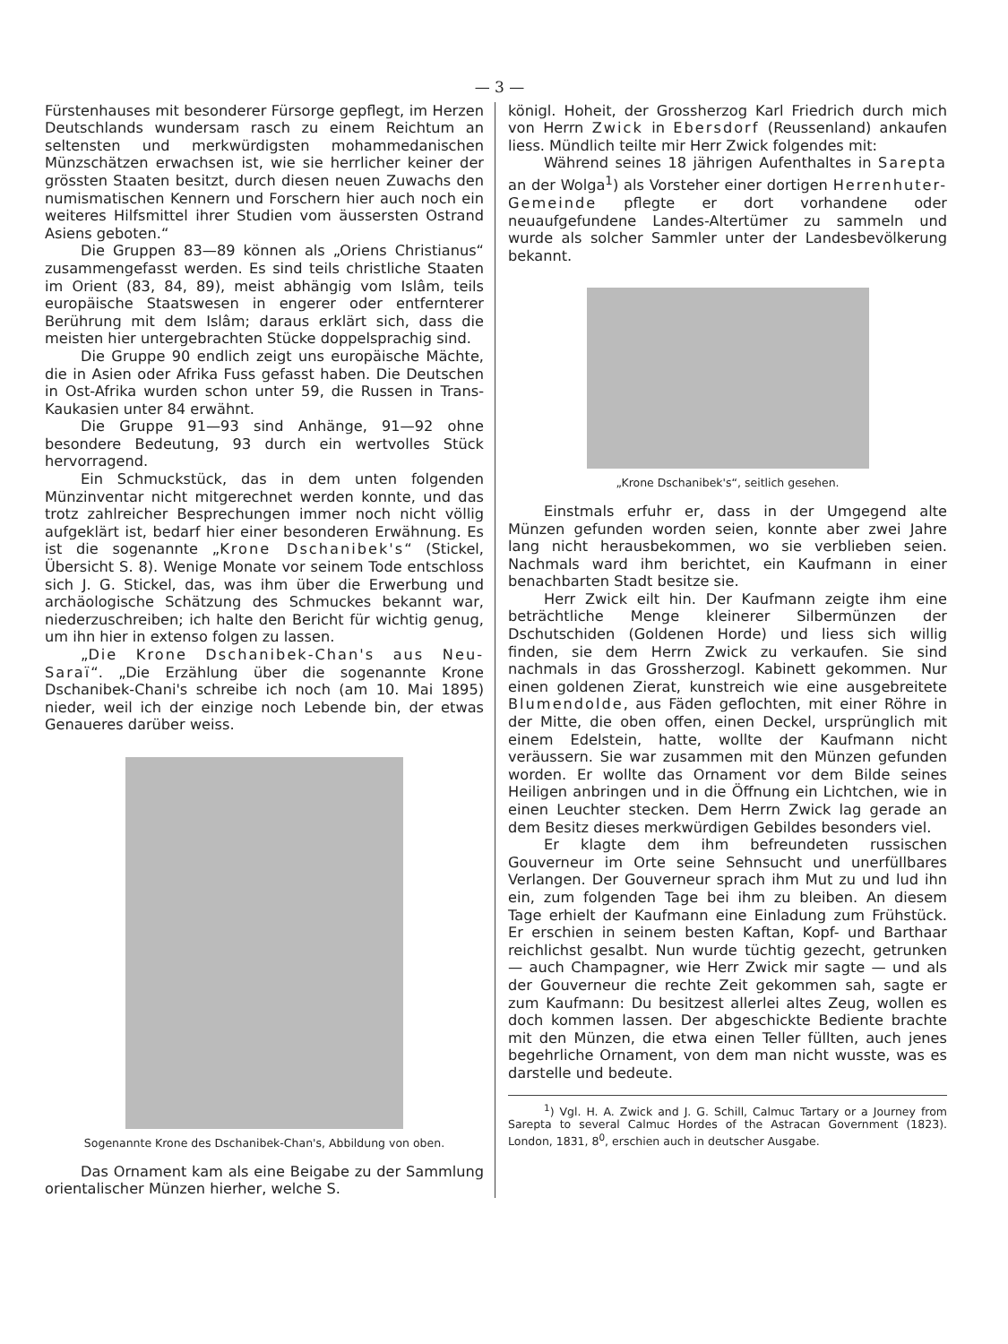— 3 —
Fürstenhauses mit besonderer Fürsorge gepflegt, im Herzen Deutschlands wundersam rasch zu einem Reichtum an seltensten und merkwürdigsten mohammedanischen Münzschätzen erwachsen ist, wie sie herrlicher keiner der grössten Staaten besitzt, durch diesen neuen Zuwachs den numismatischen Kennern und Forschern hier auch noch ein weiteres Hilfsmittel ihrer Studien vom äussersten Ostrand Asiens geboten.“
Die Gruppen 83—89 können als „Oriens Christianus“ zusammengefasst werden. Es sind teils christliche Staaten im Orient (83, 84, 89), meist abhängig vom Islâm, teils europäische Staatswesen in engerer oder entfernterer Berührung mit dem Islâm; daraus erklärt sich, dass die meisten hier untergebrachten Stücke doppelsprachig sind.
Die Gruppe 90 endlich zeigt uns europäische Mächte, die in Asien oder Afrika Fuss gefasst haben. Die Deutschen in Ost-Afrika wurden schon unter 59, die Russen in Trans-Kaukasien unter 84 erwähnt.
Die Gruppe 91—93 sind Anhänge, 91—92 ohne besondere Bedeutung, 93 durch ein wertvolles Stück hervorragend.
Ein Schmuckstück, das in dem unten folgenden Münzinventar nicht mitgerechnet werden konnte, und das trotz zahlreicher Besprechungen immer noch nicht völlig aufgeklärt ist, bedarf hier einer besonderen Erwähnung. Es ist die sogenannte „Krone Dschanibek's“ (Stickel, Übersicht S. 8). Wenige Monate vor seinem Tode entschloss sich J. G. Stickel, das, was ihm über die Erwerbung und archäologische Schätzung des Schmuckes bekannt war, niederzuschreiben; ich halte den Bericht für wichtig genug, um ihn hier in extenso folgen zu lassen.
„Die Krone Dschanibek-Chan's aus Neu-Saraï“. „Die Erzählung über die sogenannte Krone Dschanibek-Chani's schreibe ich noch (am 10. Mai 1895) nieder, weil ich der einzige noch Lebende bin, der etwas Genaueres darüber weiss.
Sogenannte Krone des Dschanibek-Chan's, Abbildung von oben.
Das Ornament kam als eine Beigabe zu der Sammlung orientalischer Münzen hierher, welche S.
königl. Hoheit, der Grossherzog Karl Friedrich durch mich von Herrn Zwick in Ebersdorf (Reussenland) ankaufen liess. Mündlich teilte mir Herr Zwick folgendes mit:
Während seines 18 jährigen Aufenthaltes in Sarepta an der Wolga<sup>1</sup>) als Vorsteher einer dortigen Herrenhuter-Gemeinde pflegte er dort vorhandene oder neuaufgefundene Landes-Altertümer zu sammeln und wurde als solcher Sammler unter der Landesbevölkerung bekannt.
„Krone Dschanibek's“, seitlich gesehen.
Einstmals erfuhr er, dass in der Umgegend alte Münzen gefunden worden seien, konnte aber zwei Jahre lang nicht herausbekommen, wo sie verblieben seien. Nachmals ward ihm berichtet, ein Kaufmann in einer benachbarten Stadt besitze sie.
Herr Zwick eilt hin. Der Kaufmann zeigte ihm eine beträchtliche Menge kleinerer Silbermünzen der Dschutschiden (Goldenen Horde) und liess sich willig finden, sie dem Herrn Zwick zu verkaufen. Sie sind nachmals in das Grossherzogl. Kabinett gekommen. Nur einen goldenen Zierat, kunstreich wie eine ausgebreitete Blumendolde, aus Fäden geflochten, mit einer Röhre in der Mitte, die oben offen, einen Deckel, ursprünglich mit einem Edelstein, hatte, wollte der Kaufmann nicht veräussern. Sie war zusammen mit den Münzen gefunden worden. Er wollte das Ornament vor dem Bilde seines Heiligen anbringen und in die Öffnung ein Lichtchen, wie in einen Leuchter stecken. Dem Herrn Zwick lag gerade an dem Besitz dieses merkwürdigen Gebildes besonders viel.
Er klagte dem ihm befreundeten russischen Gouverneur im Orte seine Sehnsucht und unerfüllbares Verlangen. Der Gouverneur sprach ihm Mut zu und lud ihn ein, zum folgenden Tage bei ihm zu bleiben. An diesem Tage erhielt der Kaufmann eine Einladung zum Frühstück. Er erschien in seinem besten Kaftan, Kopf- und Barthaar reichlichst gesalbt. Nun wurde tüchtig gezecht, getrunken — auch Champagner, wie Herr Zwick mir sagte — und als der Gouverneur die rechte Zeit gekommen sah, sagte er zum Kaufmann: Du besitzest allerlei altes Zeug, wollen es doch kommen lassen. Der abgeschickte Bediente brachte mit den Münzen, die etwa einen Teller füllten, auch jenes begehrliche Ornament, von dem man nicht wusste, was es darstelle und bedeute.
<sup>1</sup>) Vgl. H. A. Zwick and J. G. Schill, Calmuc Tartary or a Journey from Sarepta to several Calmuc Hordes of the Astracan Government (1823). London, 1831, 8<sup>0</sup>, erschien auch in deutscher Ausgabe.